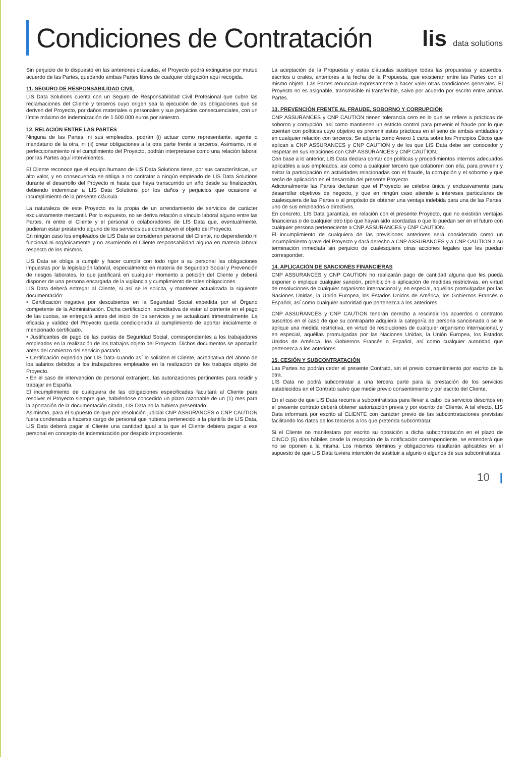Condiciones de Contratación
lis data solutions
Sin perjuicio de lo dispuesto en las anteriores cláusulas, el Proyecto podrá extinguirse por mutuo acuerdo de las Partes, quedando ambas Partes libres de cualquier obligación aquí recogida.
11. SEGURO DE RESPONSABILIDAD CIVIL
LIS Data Solutions cuenta con un Seguro de Responsabilidad Civil Profesional que cubre las reclamaciones del Cliente y terceros cuyo origen sea la ejecución de las obligaciones que se deriven del Proyecto, por daños materiales o personales y sus perjuicios consecuenciales, con un límite máximo de indemnización de 1.500.000 euros por siniestro.
12. RELACIÓN ENTRE LAS PARTES
Ninguna de las Partes, ni sus empleados, podrán (i) actuar como representante, agente o mandatario de la otra, ni (ii) crear obligaciones a la otra parte frente a terceros. Asimismo, ni el perfeccionamiento ni el cumplimiento del Proyecto, podrán interpretarse como una relación laboral por las Partes aquí intervinientes.
El Cliente reconoce que el equipo humano de LIS Data Solutions tiene, por sus características, un alto valor, y en consecuencia se obliga a no contratar a ningún empleado de LIS Data Solutions durante el desarrollo del Proyecto ni hasta que haya transcurrido un año desde su finalización, debiendo indemnizar a LIS Data Solutions por los daños y perjuicios que ocasione el incumplimiento de la presente cláusula.
La naturaleza de este Proyecto es la propia de un arrendamiento de servicios de carácter exclusivamente mercantil. Por lo expuesto, no se deriva relación o vínculo laboral alguno entre las Partes, ni entre el Cliente y el personal o colaboradores de LIS Data que, eventualmente, pudieran estar prestando alguno de los servicios que constituyen el objeto del Proyecto.
En ningún caso los empleados de LIS Data se consideran personal del Cliente, no dependiendo ni funcional ni orgánicamente y no asumiendo el Cliente responsabilidad alguna en materia laboral respecto de los mismos.
LIS Data se obliga a cumplir y hacer cumplir con todo rigor a su personal las obligaciones impuestas por la legislación laboral, especialmente en materia de Seguridad Social y Prevención de riesgos laborales, lo que justificará en cualquier momento a petición del Cliente y deberá disponer de una persona encargada de la vigilancia y cumplimiento de tales obligaciones.
LIS Data deberá entregar al Cliente, si así se le solicita, y mantener actualizada la siguiente documentación:
• Certificación negativa por descubiertos en la Seguridad Social expedida por el Órgano competente de la Administración. Dicha certificación, acreditativa de estar al corriente en el pago de las cuotas, se entregará antes del inicio de los servicios y se actualizará trimestralmente. La eficacia y validez del Proyecto queda condicionada al cumplimiento de aportar inicialmente el mencionado certificado.
• Justificantes de pago de las cuotas de Seguridad Social, correspondientes a los trabajadores empleados en la realización de los trabajos objeto del Proyecto. Dichos documentos se aportarán antes del comienzo del servicio pactado.
• Certificación expedida por LIS Data cuando así lo soliciten el Cliente, acreditativa del abono de los salarios debidos a los trabajadores empleados en la realización de los trabajos objeto del Proyecto.
• En el caso de intervención de personal extranjero, las autorizaciones pertinentes para residir y trabajar en España.
El incumplimiento de cualquiera de las obligaciones especificadas facultará al Cliente para resolver el Proyecto siempre que, habiéndose concedido un plazo razonable de un (1) mes para la aportación de la documentación citada, LIS Data no la hubiera presentado.
Asimismo, para el supuesto de que por resolución judicial CNP ASSURANCES o CNP CAUTION fuera condenada a hacerse cargo de personal que hubiera pertenecido a la plantilla de LIS Data, LIS Data deberá pagar al Cliente una cantidad igual a la que el Cliente debiera pagar a ese personal en concepto de indemnización por despido improcedente.
La aceptación de la Propuesta y estas cláusulas sustituye todas las propuestas y acuerdos, escritos u orales, anteriores a la fecha de la Propuesta, que existieran entre las Partes con el mismo objeto. Las Partes renuncian expresamente a hacer valer otras condiciones generales. El Proyecto no es asignable, transmisible ni transferible, salvo por acuerdo por escrito entre ambas Partes.
13. PREVENCIÓN FRENTE AL FRAUDE, SOBORNO Y CORRUPCIÓN
CNP ASSURANCES y CNP CAUTION tienen tolerancia cero en lo que se refiere a prácticas de soborno y corrupción, así como mantienen un estricto control para prevenir el fraude por lo que cuentan con políticas cuyo objetivo es prevenir estas prácticas en el seno de ambas entidades y en cualquier relación con terceros. Se adjunta como Anexo 1 carta sobre los Principios Éticos que aplican a CNP ASSURANCES y CNP CAUTION y de los que LIS Data debe ser conocedor y respetar en sus relaciones con CNP ASSURANCES y CNP CAUTION.
Con base a lo anterior, LIS Data declara contar con políticas y procedimientos internos adecuados aplicables a sus empleados, así como a cualquier tercero que colaboren con ella, para prevenir y evitar la participación en actividades relacionadas con el fraude, la corrupción y el soborno y que serán de aplicación en el desarrollo del presente Proyecto.
Adicionalmente las Partes declaran que el Proyecto se celebra única y exclusivamente para desarrollar objetivos de negocio, y que en ningún caso atiende a intereses particulares de cualesquiera de las Partes o al propósito de obtener una ventaja indebida para una de las Partes, uno de sus empleados o directivos.
En concreto, LIS Data garantiza, en relación con el presente Proyecto, que no existirán ventajas financieras o de cualquier otro tipo que hayan sido acordadas o que lo puedan ser en el futuro con cualquier persona perteneciente a CNP ASSURANCES y CNP CAUTION.
El incumplimiento de cualquiera de las previsiones anteriores será considerado como un incumplimiento grave del Proyecto y dará derecho a CNP ASSURANCES y a CNP CAUTION a su terminación inmediata sin perjuicio de cualesquiera otras acciones legales que les puedan corresponder.
14. APLICACIÓN DE SANCIONES FINANCIERAS
CNP ASSURANCES y CNP CAUTION no realizarán pago de cantidad alguna que les pueda exponer o implique cualquier sanción, prohibición o aplicación de medidas restrictivas, en virtud de resoluciones de cualquier organismo internacional y, en especial, aquéllas promulgadas por las Naciones Unidas, la Unión Europea, los Estados Unidos de América, los Gobiernos Francés o Español, así como cualquier autoridad que pertenezca a los anteriores.
CNP ASSURANCES y CNP CAUTION tendrán derecho a rescindir los acuerdos o contratos suscritos en el caso de que su contraparte adquiera la categoría de persona sancionada o se le aplique una medida restrictiva, en virtud de resoluciones de cualquier organismo internacional, y en especial, aquéllas promulgadas por las Naciones Unidas, la Unión Europea, los Estados Unidos de América, los Gobiernos Francés o Español, así como cualquier autoridad que pertenezca a los anteriores.
15. CESIÓN Y SUBCONTRATACIÓN
Las Partes no podrán ceder el presente Contrato, sin el previo consentimiento por escrito de la otra.
LIS Data no podrá subcontratar a una tercera parte para la prestación de los servicios establecidos en el Contrato salvo que medie previo consentimiento y por escrito del Cliente.
En el caso de que LIS Data recurra a subcontratistas para llevar a cabo los servicios descritos en el presente contrato deberá obtener autorización previa y por escrito del Cliente. A tal efecto, LIS Data informará por escrito al CLIENTE con carácter previo de las subcontrataciones previstas facilitando los datos de los terceros a los que pretenda subcontratar.
Si el Cliente no manifestara por escrito su oposición a dicha subcontratación en el plazo de CINCO (5) días hábiles desde la recepción de la notificación correspondiente, se entenderá que no se oponen a la misma. Los mismos términos y obligaciones resultarán aplicables en el supuesto de que LIS Data tuviera intención de sustituir a alguno o algunos de sus subcontratistas.
10 |